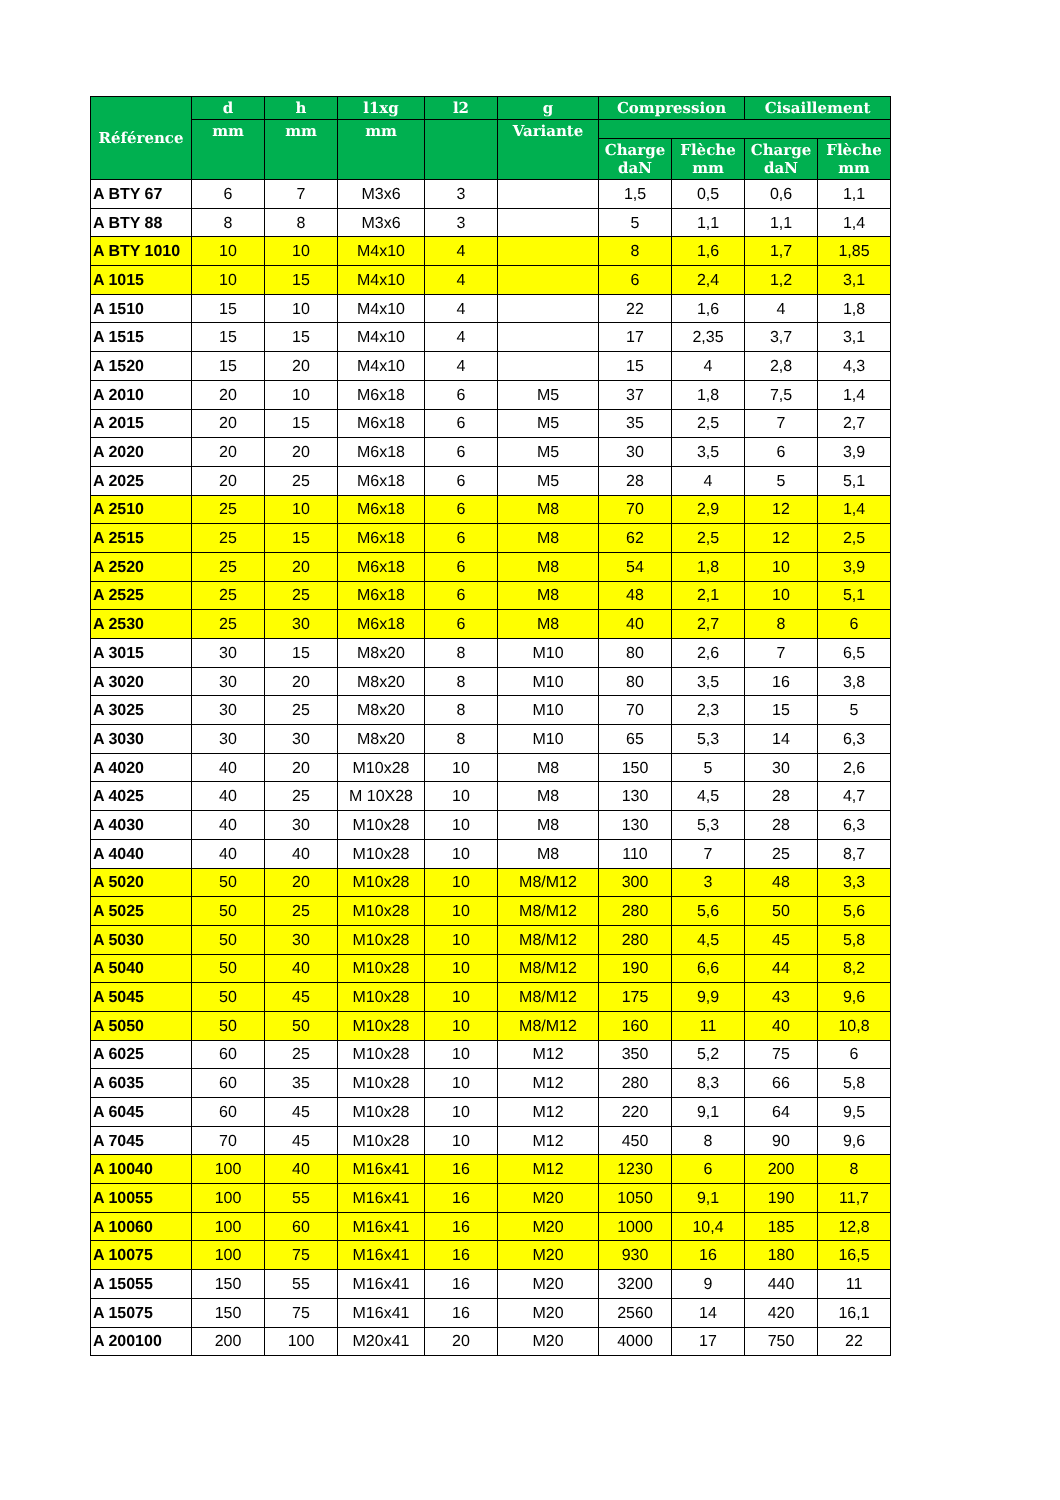| Référence | d | h | l1xg | l2 | g | Compression | | Cisaillement | |
| --- | --- | --- | --- | --- | --- | --- | --- | --- | --- |
| | mm | mm | mm | | Variante | | | | |
| | | | | | | Charge daN | Flèche mm | Charge daN | Flèche mm |
| A BTY 67 | 6 | 7 | M3x6 | 3 | | 1,5 | 0,5 | 0,6 | 1,1 |
| A BTY 88 | 8 | 8 | M3x6 | 3 | | 5 | 1,1 | 1,1 | 1,4 |
| A BTY 1010 | 10 | 10 | M4x10 | 4 | | 8 | 1,6 | 1,7 | 1,85 |
| A 1015 | 10 | 15 | M4x10 | 4 | | 6 | 2,4 | 1,2 | 3,1 |
| A 1510 | 15 | 10 | M4x10 | 4 | | 22 | 1,6 | 4 | 1,8 |
| A 1515 | 15 | 15 | M4x10 | 4 | | 17 | 2,35 | 3,7 | 3,1 |
| A 1520 | 15 | 20 | M4x10 | 4 | | 15 | 4 | 2,8 | 4,3 |
| A 2010 | 20 | 10 | M6x18 | 6 | M5 | 37 | 1,8 | 7,5 | 1,4 |
| A 2015 | 20 | 15 | M6x18 | 6 | M5 | 35 | 2,5 | 7 | 2,7 |
| A 2020 | 20 | 20 | M6x18 | 6 | M5 | 30 | 3,5 | 6 | 3,9 |
| A 2025 | 20 | 25 | M6x18 | 6 | M5 | 28 | 4 | 5 | 5,1 |
| A 2510 | 25 | 10 | M6x18 | 6 | M8 | 70 | 2,9 | 12 | 1,4 |
| A 2515 | 25 | 15 | M6x18 | 6 | M8 | 62 | 2,5 | 12 | 2,5 |
| A 2520 | 25 | 20 | M6x18 | 6 | M8 | 54 | 1,8 | 10 | 3,9 |
| A 2525 | 25 | 25 | M6x18 | 6 | M8 | 48 | 2,1 | 10 | 5,1 |
| A 2530 | 25 | 30 | M6x18 | 6 | M8 | 40 | 2,7 | 8 | 6 |
| A 3015 | 30 | 15 | M8x20 | 8 | M10 | 80 | 2,6 | 7 | 6,5 |
| A 3020 | 30 | 20 | M8x20 | 8 | M10 | 80 | 3,5 | 16 | 3,8 |
| A 3025 | 30 | 25 | M8x20 | 8 | M10 | 70 | 2,3 | 15 | 5 |
| A 3030 | 30 | 30 | M8x20 | 8 | M10 | 65 | 5,3 | 14 | 6,3 |
| A 4020 | 40 | 20 | M10x28 | 10 | M8 | 150 | 5 | 30 | 2,6 |
| A 4025 | 40 | 25 | M 10X28 | 10 | M8 | 130 | 4,5 | 28 | 4,7 |
| A 4030 | 40 | 30 | M10x28 | 10 | M8 | 130 | 5,3 | 28 | 6,3 |
| A 4040 | 40 | 40 | M10x28 | 10 | M8 | 110 | 7 | 25 | 8,7 |
| A 5020 | 50 | 20 | M10x28 | 10 | M8/M12 | 300 | 3 | 48 | 3,3 |
| A 5025 | 50 | 25 | M10x28 | 10 | M8/M12 | 280 | 5,6 | 50 | 5,6 |
| A 5030 | 50 | 30 | M10x28 | 10 | M8/M12 | 280 | 4,5 | 45 | 5,8 |
| A 5040 | 50 | 40 | M10x28 | 10 | M8/M12 | 190 | 6,6 | 44 | 8,2 |
| A 5045 | 50 | 45 | M10x28 | 10 | M8/M12 | 175 | 9,9 | 43 | 9,6 |
| A 5050 | 50 | 50 | M10x28 | 10 | M8/M12 | 160 | 11 | 40 | 10,8 |
| A 6025 | 60 | 25 | M10x28 | 10 | M12 | 350 | 5,2 | 75 | 6 |
| A 6035 | 60 | 35 | M10x28 | 10 | M12 | 280 | 8,3 | 66 | 5,8 |
| A 6045 | 60 | 45 | M10x28 | 10 | M12 | 220 | 9,1 | 64 | 9,5 |
| A 7045 | 70 | 45 | M10x28 | 10 | M12 | 450 | 8 | 90 | 9,6 |
| A 10040 | 100 | 40 | M16x41 | 16 | M12 | 1230 | 6 | 200 | 8 |
| A 10055 | 100 | 55 | M16x41 | 16 | M20 | 1050 | 9,1 | 190 | 11,7 |
| A 10060 | 100 | 60 | M16x41 | 16 | M20 | 1000 | 10,4 | 185 | 12,8 |
| A 10075 | 100 | 75 | M16x41 | 16 | M20 | 930 | 16 | 180 | 16,5 |
| A 15055 | 150 | 55 | M16x41 | 16 | M20 | 3200 | 9 | 440 | 11 |
| A 15075 | 150 | 75 | M16x41 | 16 | M20 | 2560 | 14 | 420 | 16,1 |
| A 200100 | 200 | 100 | M20x41 | 20 | M20 | 4000 | 17 | 750 | 22 |